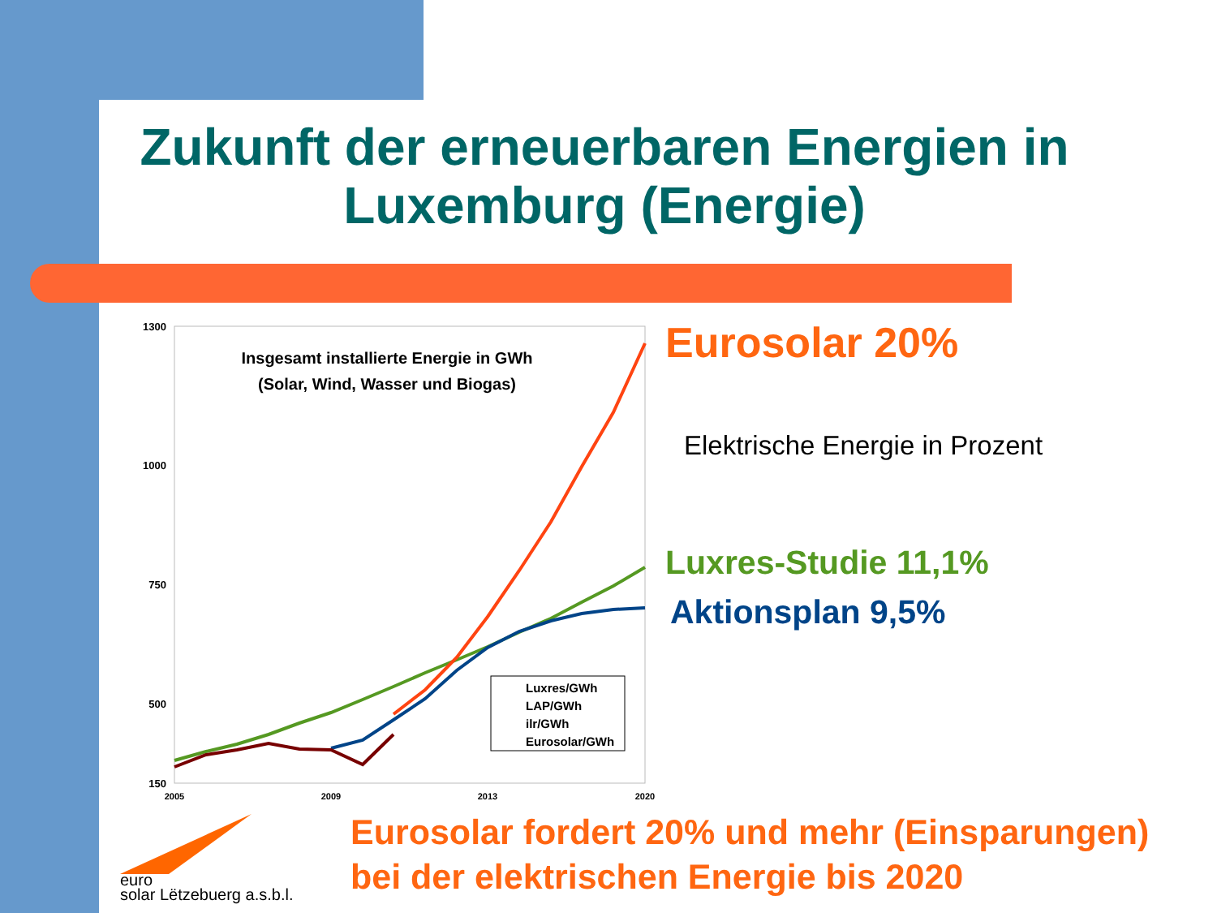Zukunft der erneuerbaren Energien in Luxemburg (Energie)
1300
1000
750
500
150
2005
2009
2013
2020
Insgesamt installierte Energie in GWh
(Solar, Wind, Wasser und Biogas)
Luxres/GWh
LAP/GWh
ilr/GWh
Eurosolar/GWh
Eurosolar 20%
Elektrische Energie in Prozent
Luxres-Studie 11,1%
Aktionsplan 9,5%
Eurosolar fordert 20% und mehr (Einsparungen)
bei der elektrischen Energie bis 2020
euro
solar Lëtzebuerg a.s.b.l.